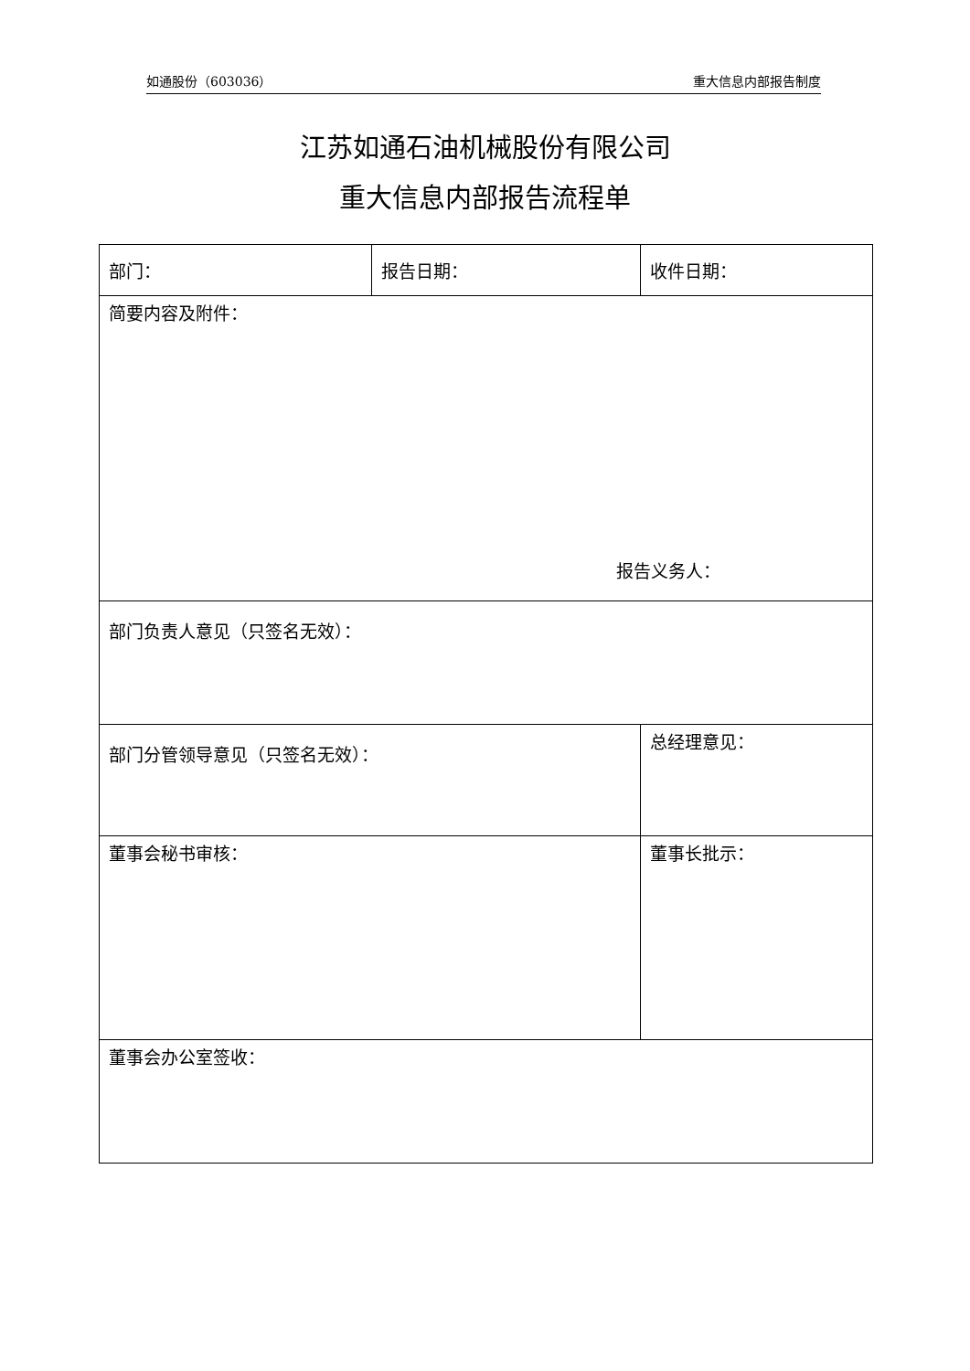如通股份（603036） 重大信息内部报告制度
江苏如通石油机械股份有限公司
重大信息内部报告流程单
| 部门： | 报告日期： | | 收件日期： |
| 简要内容及附件： 报告义务人： | | | |
| 部门负责人意见（只签名无效）： | | | |
| 部门分管领导意见（只签名无效）： | | 总经理意见： | |
| 董事会秘书审核： | | 董事长批示： | |
| 董事会办公室签收： | | | |